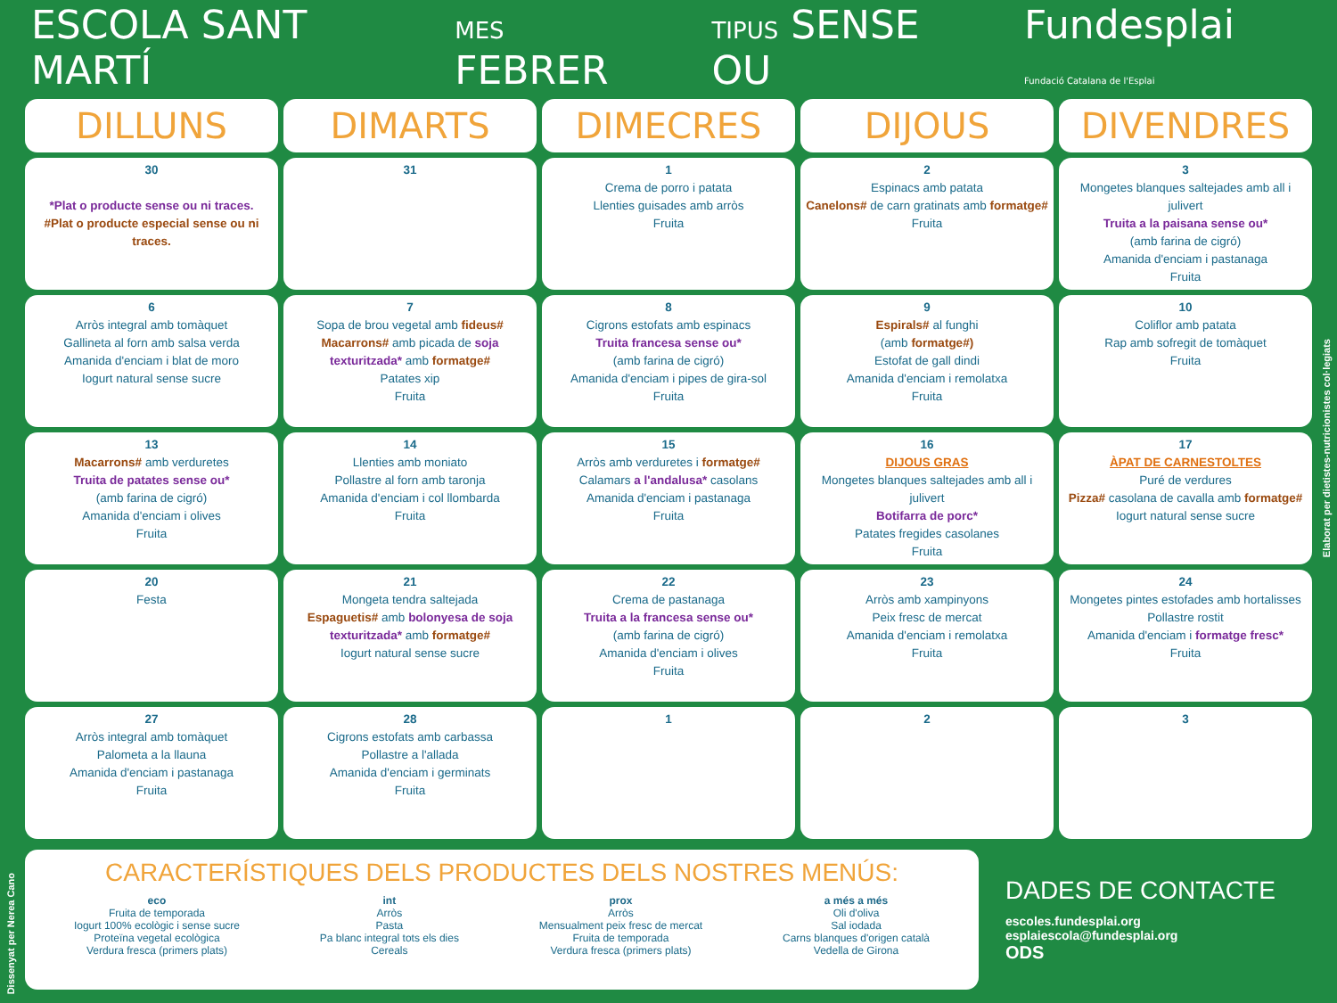ESCOLA SANT MARTÍ
MES FEBRER
TIPUS SENSE OU
Fundesplai
Fundació Catalana de l'Esplai
| DILLUNS | DIMARTS | DIMECRES | DIJOUS | DIVENDRES |
| --- | --- | --- | --- | --- |
| 30 *Plat o producte sense ou ni traces. #Plat o producte especial sense ou ni traces. | 31 | 1 Crema de porro i patata Llenties guisades amb arròs Fruita | 2 Espinacs amb patata Canelons# de carn gratinats amb formatge# Fruita | 3 Mongetes blanques saltejades amb all i julivert Truita a la paisana sense ou* (amb farina de cigró) Amanida d'enciam i pastanaga Fruita |
| 6 Arròs integral amb tomàquet Gallineta al forn amb salsa verda Amanida d'enciam i blat de moro Iogurt natural sense sucre | 7 Sopa de brou vegetal amb fideus# Macarrons# amb picada de soja texturitzada* amb formatge# Patates xip Fruita | 8 Cigrons estofats amb espinacs Truita francesa sense ou* (amb farina de cigró) Amanida d'enciam i pipes de gira-sol Fruita | 9 Espirals# al funghi (amb formatge#) Estofat de gall dindi Amanida d'enciam i remolatxa Fruita | 10 Coliflor amb patata Rap amb sofregit de tomàquet Fruita |
| 13 Macarrons# amb verduretes Truita de patates sense ou* (amb farina de cigró) Amanida d'enciam i olives Fruita | 14 Llenties amb moniato Pollastre al forn amb taronja Amanida d'enciam i col llombarda Fruita | 15 Arròs amb verduretes i formatge# Calamars a l'andalusa* casolans Amanida d'enciam i pastanaga Fruita | 16 DIJOUS GRAS Mongetes blanques saltejades amb all i julivert Botifarra de porc* Patates fregides casolanes Fruita | 17 ÀPAT DE CARNESTOLTES Puré de verdures Pizza# casolana de cavalla amb formatge# Iogurt natural sense sucre |
| 20 Festa | 21 Mongeta tendra saltejada Espaguetis# amb bolonyesa de soja texturitzada* amb formatge# Iogurt natural sense sucre | 22 Crema de pastanaga Truita a la francesa sense ou* (amb farina de cigró) Amanida d'enciam i olives Fruita | 23 Arròs amb xampinyons Peix fresc de mercat Amanida d'enciam i remolatxa Fruita | 24 Mongetes pintes estofades amb hortalisses Pollastre rostit Amanida d'enciam i formatge fresc* Fruita |
| 27 Arròs integral amb tomàquet Palometa a la llauna Amanida d'enciam i pastanaga Fruita | 28 Cigrons estofats amb carbassa Pollastre a l'allada Amanida d'enciam i germinats Fruita | 1 | 2 | 3 |
Elaborat per dietistes-nutricionistes col·legiats
CARACTERÍSTIQUES DELS PRODUCTES DELS NOSTRES MENÚS:
eco
Fruita de temporada
Iogurt 100% ecològic i sense sucre
Proteïna vegetal ecològica
Verdura fresca (primers plats)
int
Arròs
Pasta
Pa blanc integral tots els dies
Cereals
prox
Arròs
Mensualment peix fresc de mercat
Fruita de temporada
Verdura fresca (primers plats)
a més a més
Oli d'oliva
Sal iodada
Carns blanques d'origen català
Vedella de Girona
DADES DE CONTACTE
escoles.fundesplai.org
esplaiescola@fundesplai.org
ODS
Dissenyat per Nerea Cano